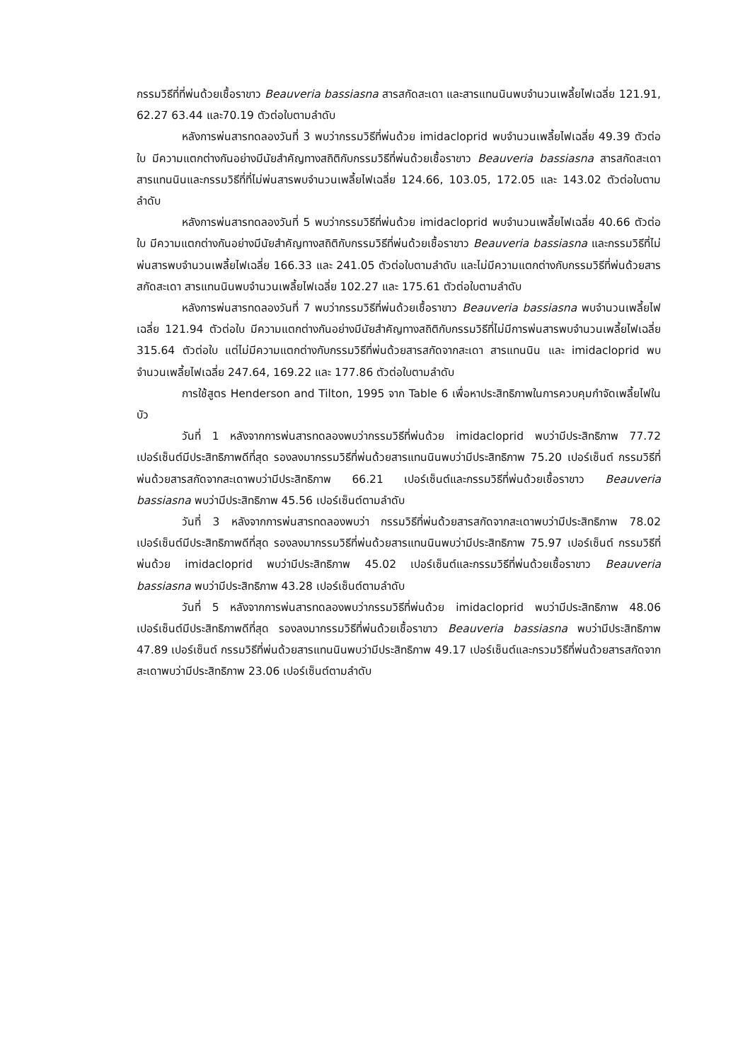กรรมวิธีที่ที่พ่นด้วยเชื้อราขาว Beauveria bassiasna สารสกัดสะเดา และสารแทนนินพบจำนวนเพลี้ยไฟเฉลี่ย 121.91, 62.27 63.44 และ70.19 ตัวต่อใบตามลำดับ
หลังการพ่นสารทดลองวันที่ 3 พบว่ากรรมวิธีที่พ่นด้วย imidacloprid พบจำนวนเพลี้ยไฟเฉลี่ย 49.39 ตัวต่อใบ มีความแตกต่างกันอย่างมีนัยสำคัญทางสถิติกับกรรมวิธีที่พ่นด้วยเชื้อราขาว Beauveria bassiasna สารสกัดสะเดา สารแทนนินและกรรมวิธีที่ที่ไม่พ่นสารพบจำนวนเพลี้ยไฟเฉลี่ย 124.66, 103.05, 172.05 และ 143.02 ตัวต่อใบตามลำดับ
หลังการพ่นสารทดลองวันที่ 5 พบว่ากรรมวิธีที่พ่นด้วย imidacloprid พบจำนวนเพลี้ยไฟเฉลี่ย 40.66 ตัวต่อใบ มีความแตกต่างกันอย่างมีนัยสำคัญทางสถิติกับกรรมวิธีที่พ่นด้วยเชื้อราขาว Beauveria bassiasna และกรรมวิธีที่ไม่พ่นสารพบจำนวนเพลี้ยไฟเฉลี่ย 166.33 และ 241.05 ตัวต่อใบตามลำดับ และไม่มีความแตกต่างกับกรรมวิธีที่พ่นด้วยสารสกัดสะเดา สารแทนนินพบจำนวนเพลี้ยไฟเฉลี่ย 102.27 และ 175.61 ตัวต่อใบตามลำดับ
หลังการพ่นสารทดลองวันที่ 7 พบว่ากรรมวิธีที่พ่นด้วยเชื้อราขาว Beauveria bassiasna พบจำนวนเพลี้ยไฟเฉลี่ย 121.94 ตัวต่อใบ มีความแตกต่างกันอย่างมีนัยสำคัญทางสถิติกับกรรมวิธีที่ไม่มีการพ่นสารพบจำนวนเพลี้ยไฟเฉลี่ย 315.64 ตัวต่อใบ แต่ไม่มีความแตกต่างกับกรรมวิธีที่พ่นด้วยสารสกัดจากสะเดา สารแทนนิน และ imidacloprid พบจำนวนเพลี้ยไฟเฉลี่ย 247.64, 169.22 และ 177.86 ตัวต่อใบตามลำดับ
การใช้สูตร Henderson and Tilton, 1995 จาก Table 6 เพื่อหาประสิทธิภาพในการควบคุมกำจัดเพลี้ยไฟในบัว
วันที่ 1 หลังจากการพ่นสารทดลองพบว่ากรรมวิธีที่พ่นด้วย imidacloprid พบว่ามีประสิทธิภาพ 77.72 เปอร์เซ็นต์มีประสิทธิภาพดีที่สุด รองลงมากรรมวิธีที่พ่นด้วยสารแทนนินพบว่ามีประสิทธิภาพ 75.20 เปอร์เซ็นต์ กรรมวิธีที่พ่นด้วยสารสกัดจากสะเดาพบว่ามีประสิทธิภาพ 66.21 เปอร์เซ็นต์และกรรมวิธีที่พ่นด้วยเชื้อราขาว Beauveria bassiasna พบว่ามีประสิทธิภาพ 45.56 เปอร์เซ็นต์ตามลำดับ
วันที่ 3 หลังจากการพ่นสารทดลองพบว่า กรรมวิธีที่พ่นด้วยสารสกัดจากสะเดาพบว่ามีประสิทธิภาพ 78.02 เปอร์เซ็นต์มีประสิทธิภาพดีที่สุด รองลงมากรรมวิธีที่พ่นด้วยสารแทนนินพบว่ามีประสิทธิภาพ 75.97 เปอร์เซ็นต์ กรรมวิธีที่พ่นด้วย imidacloprid พบว่ามีประสิทธิภาพ 45.02 เปอร์เซ็นต์และกรรมวิธีที่พ่นด้วยเชื้อราขาว Beauveria bassiasna พบว่ามีประสิทธิภาพ 43.28 เปอร์เซ็นต์ตามลำดับ
วันที่ 5 หลังจากการพ่นสารทดลองพบว่ากรรมวิธีที่พ่นด้วย imidacloprid พบว่ามีประสิทธิภาพ 48.06 เปอร์เซ็นต์มีประสิทธิภาพดีที่สุด รองลงมากรรมวิธีที่พ่นด้วยเชื้อราขาว Beauveria bassiasna พบว่ามีประสิทธิภาพ 47.89 เปอร์เซ็นต์ กรรมวิธีที่พ่นด้วยสารแทนนินพบว่ามีประสิทธิภาพ 49.17 เปอร์เซ็นต์และกรวมวิธีที่พ่นด้วยสารสกัดจากสะเดาพบว่ามีประสิทธิภาพ 23.06 เปอร์เซ็นต์ตามลำดับ